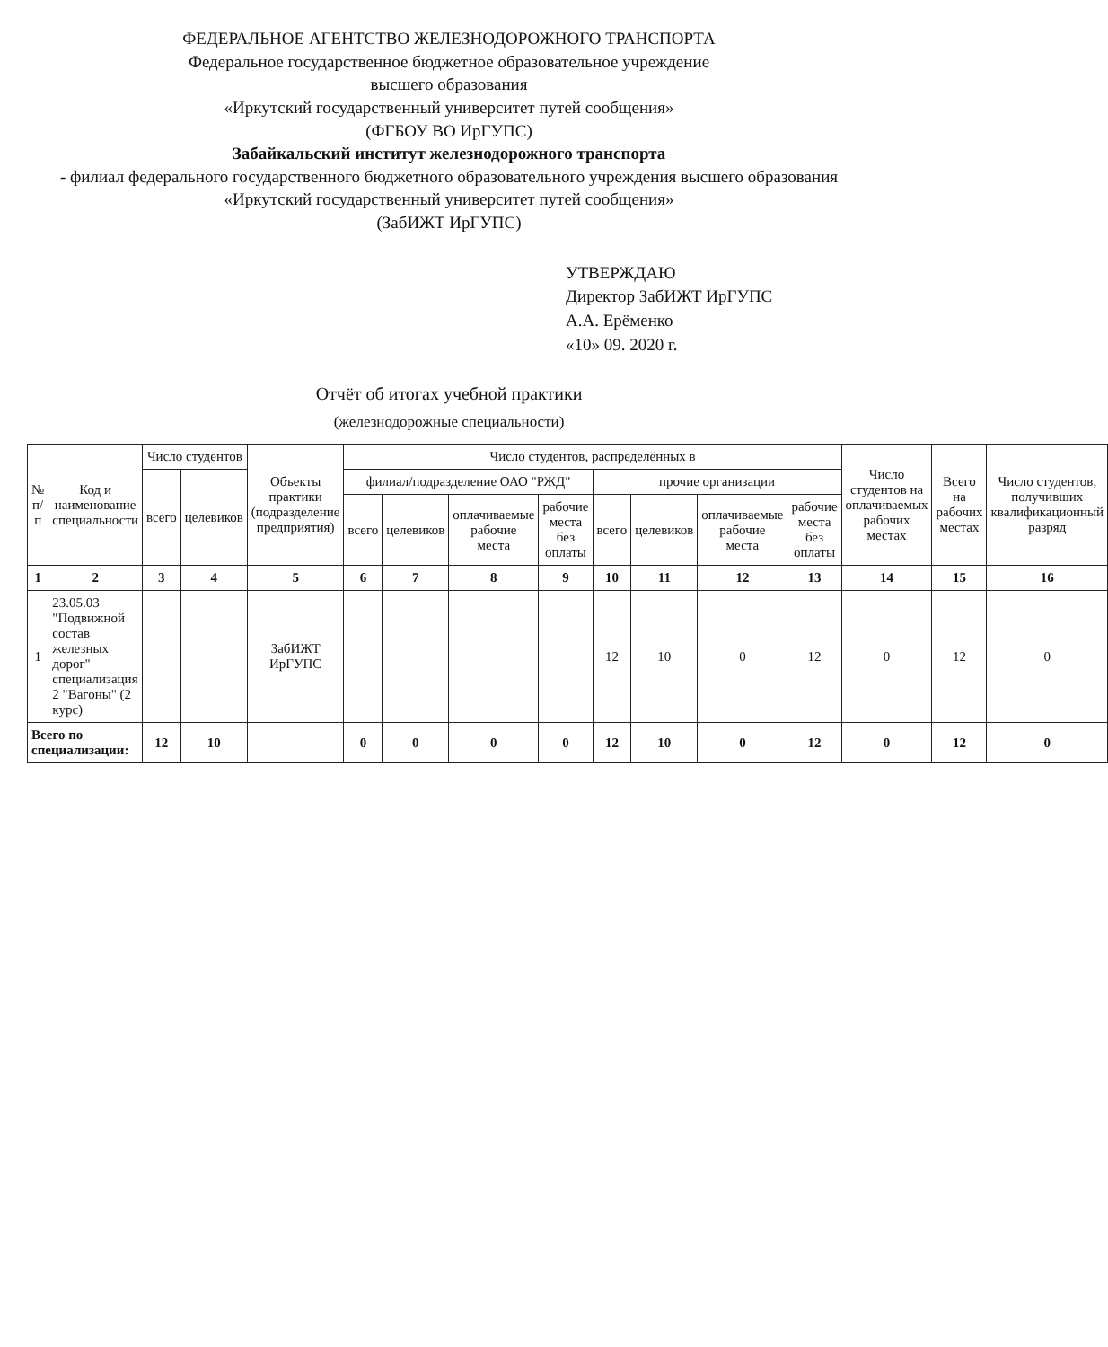ФЕДЕРАЛЬНОЕ АГЕНТСТВО ЖЕЛЕЗНОДОРОЖНОГО ТРАНСПОРТА
Федеральное государственное бюджетное образовательное учреждение
высшего образования
«Иркутский государственный университет путей сообщения»
(ФГБОУ ВО ИрГУПС)
Забайкальский институт железнодорожного транспорта
- филиал федерального государственного бюджетного образовательного учреждения высшего образования
«Иркутский государственный университет путей сообщения»
(ЗабИЖТ ИрГУПС)
УТВЕРЖДАЮ
Директор ЗабИЖТ ИрГУПС
А.А. Ерёменко
«10» 09. 2020 г.
Отчёт об итогах учебной практики
(железнодорожные специальности)
| № п/п | Код и наименование специальности | Число студентов | | Объекты практики (подразделение предприятия) | Число студентов, распределённых в | | | | | | | | Число студентов на оплачиваемых рабочих местах | Всего на рабочих местах | Число студентов, получивших квалификационный разряд |
| --- | --- | --- | --- | --- | --- | --- | --- | --- | --- | --- | --- | --- | --- | --- | --- |
| | | всего | целевиков | | филиал/подразделение ОАО "РЖД" | | | | прочие организации | | | | | | |
| | | | | | всего | целевиков | оплачиваемые рабочие места | рабочие места без оплаты | всего | целевиков | оплачиваемые рабочие места | рабочие места без оплаты | | | |
| 1 | 2 | 3 | 4 | 5 | 6 | 7 | 8 | 9 | 10 | 11 | 12 | 13 | 14 | 15 | 16 |
| 1 | 23.05.03 "Подвижной состав железных дорог" специализация 2 "Вагоны" (2 курс) | | | ЗабИЖТ ИрГУПС | | | | | 12 | 10 | 0 | 12 | 0 | 12 | 0 |
| Всего по специализации: | | 12 | 10 | | 0 | 0 | 0 | 0 | 12 | 10 | 0 | 12 | 0 | 12 | 0 |